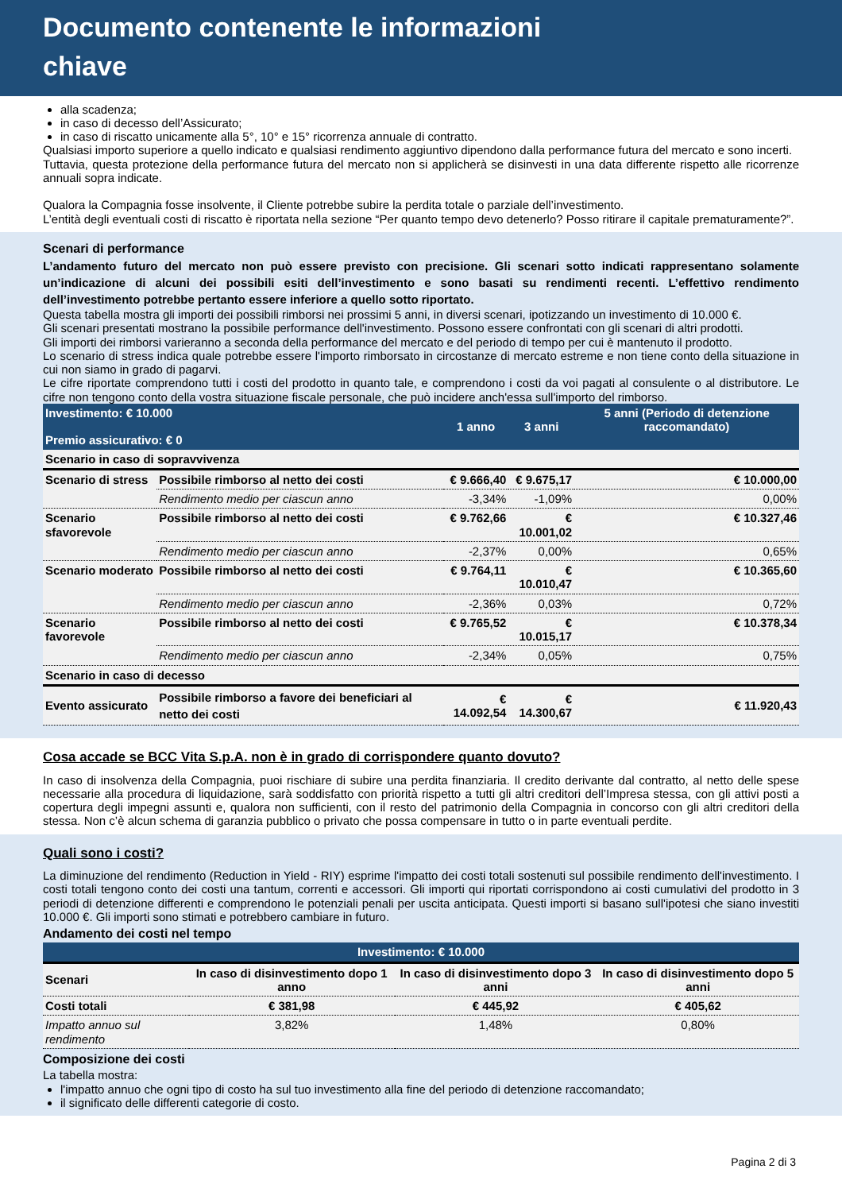Documento contenente le informazioni
chiave
alla scadenza;
in caso di decesso dell’Assicurato;
in caso di riscatto unicamente alla 5°, 10° e 15° ricorrenza annuale di contratto.
Qualsiasi importo superiore a quello indicato e qualsiasi rendimento aggiuntivo dipendono dalla performance futura del mercato e sono incerti.
Tuttavia, questa protezione della performance futura del mercato non si applicherà se disinvesti in una data differente rispetto alle ricorrenze annuali sopra indicate.
Qualora la Compagnia fosse insolvente, il Cliente potrebbe subire la perdita totale o parziale dell’investimento.
L’entità degli eventuali costi di riscatto è riportata nella sezione “Per quanto tempo devo detenerlo? Posso ritirare il capitale prematuramente?”.
Scenari di performance
L’andamento futuro del mercato non può essere previsto con precisione. Gli scenari sotto indicati rappresentano solamente un’indicazione di alcuni dei possibili esiti dell’investimento e sono basati su rendimenti recenti. L’effettivo rendimento dell’investimento potrebbe pertanto essere inferiore a quello sotto riportato.
Questa tabella mostra gli importi dei possibili rimborsi nei prossimi 5 anni, in diversi scenari, ipotizzando un investimento di 10.000 €.
Gli scenari presentati mostrano la possibile performance dell'investimento. Possono essere confrontati con gli scenari di altri prodotti.
Gli importi dei rimborsi varieranno a seconda della performance del mercato e del periodo di tempo per cui è mantenuto il prodotto.
Lo scenario di stress indica quale potrebbe essere l'importo rimborsato in circostanze di mercato estreme e non tiene conto della situazione in cui non siamo in grado di pagarvi.
Le cifre riportate comprendono tutti i costi del prodotto in quanto tale, e comprendono i costi da voi pagati al consulente o al distributore. Le cifre non tengono conto della vostra situazione fiscale personale, che può incidere anch'essa sull'importo del rimborso.
| Investimento: € 10.000 Premio assicurativo: € 0 | | 1 anno | 3 anni | 5 anni (Periodo di detenzione raccomandato) |
| --- | --- | --- | --- | --- |
| Scenario in caso di sopravvivenza | | | | |
| Scenario di stress | Possibile rimborso al netto dei costi | € 9.666,40 | € 9.675,17 | € 10.000,00 |
| | Rendimento medio per ciascun anno | -3,34% | -1,09% | 0,00% |
| Scenario sfavorevole | Possibile rimborso al netto dei costi | € 9.762,66 | € 10.001,02 | € 10.327,46 |
| | Rendimento medio per ciascun anno | -2,37% | 0,00% | 0,65% |
| Scenario moderato | Possibile rimborso al netto dei costi | € 9.764,11 | € 10.010,47 | € 10.365,60 |
| | Rendimento medio per ciascun anno | -2,36% | 0,03% | 0,72% |
| Scenario favorevole | Possibile rimborso al netto dei costi | € 9.765,52 | € 10.015,17 | € 10.378,34 |
| | Rendimento medio per ciascun anno | -2,34% | 0,05% | 0,75% |
| Scenario in caso di decesso | | | | |
| Evento assicurato | Possibile rimborso a favore dei beneficiari al netto dei costi | € 14.092,54 | € 14.300,67 | € 11.920,43 |
Cosa accade se BCC Vita S.p.A. non è in grado di corrispondere quanto dovuto?
In caso di insolvenza della Compagnia, puoi rischiare di subire una perdita finanziaria. Il credito derivante dal contratto, al netto delle spese necessarie alla procedura di liquidazione, sarà soddisfatto con priorità rispetto a tutti gli altri creditori dell’Impresa stessa, con gli attivi posti a copertura degli impegni assunti e, qualora non sufficienti, con il resto del patrimonio della Compagnia in concorso con gli altri creditori della stessa. Non c’è alcun schema di garanzia pubblico o privato che possa compensare in tutto o in parte eventuali perdite.
Quali sono i costi?
La diminuzione del rendimento (Reduction in Yield - RIY) esprime l'impatto dei costi totali sostenuti sul possibile rendimento dell'investimento. I costi totali tengono conto dei costi una tantum, correnti e accessori. Gli importi qui riportati corrispondono ai costi cumulativi del prodotto in 3 periodi di detenzione differenti e comprendono le potenziali penali per uscita anticipata. Questi importi si basano sull'ipotesi che siano investiti 10.000 €. Gli importi sono stimati e potrebbero cambiare in futuro.
Andamento dei costi nel tempo
| Investimento: € 10.000 | | | |
| --- | --- | --- | --- |
| Scenari | In caso di disinvestimento dopo 1 anno | In caso di disinvestimento dopo 3 anni | In caso di disinvestimento dopo 5 anni |
| Costi totali | € 381,98 | € 445,92 | € 405,62 |
| Impatto annuo sul rendimento | 3,82% | 1,48% | 0,80% |
Composizione dei costi
La tabella mostra:
l'impatto annuo che ogni tipo di costo ha sul tuo investimento alla fine del periodo di detenzione raccomandato;
il significato delle differenti categorie di costo.
Pagina 2 di 3